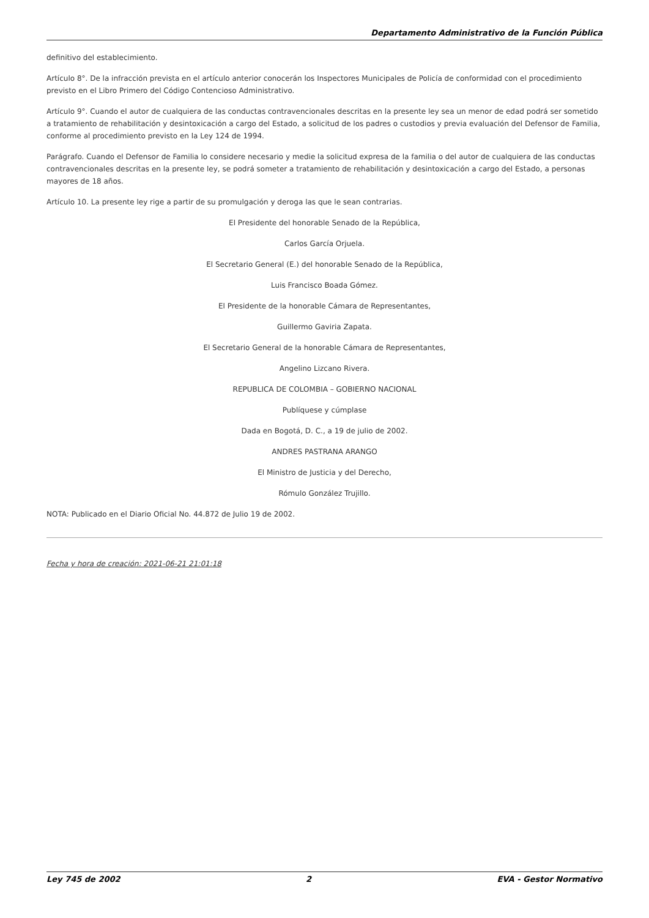Departamento Administrativo de la Función Pública
definitivo del establecimiento.
Artículo 8°. De la infracción prevista en el artículo anterior conocerán los Inspectores Municipales de Policía de conformidad con el procedimiento previsto en el Libro Primero del Código Contencioso Administrativo.
Artículo 9°. Cuando el autor de cualquiera de las conductas contravencionales descritas en la presente ley sea un menor de edad podrá ser sometido a tratamiento de rehabilitación y desintoxicación a cargo del Estado, a solicitud de los padres o custodios y previa evaluación del Defensor de Familia, conforme al procedimiento previsto en la Ley 124 de 1994.
Parágrafo. Cuando el Defensor de Familia lo considere necesario y medie la solicitud expresa de la familia o del autor de cualquiera de las conductas contravencionales descritas en la presente ley, se podrá someter a tratamiento de rehabilitación y desintoxicación a cargo del Estado, a personas mayores de 18 años.
Artículo 10. La presente ley rige a partir de su promulgación y deroga las que le sean contrarias.
El Presidente del honorable Senado de la República,
Carlos García Orjuela.
El Secretario General (E.) del honorable Senado de la República,
Luis Francisco Boada Gómez.
El Presidente de la honorable Cámara de Representantes,
Guillermo Gaviria Zapata.
El Secretario General de la honorable Cámara de Representantes,
Angelino Lizcano Rivera.
REPUBLICA DE COLOMBIA – GOBIERNO NACIONAL
Publíquese y cúmplase
Dada en Bogotá, D. C., a 19 de julio de 2002.
ANDRES PASTRANA ARANGO
El Ministro de Justicia y del Derecho,
Rómulo González Trujillo.
NOTA: Publicado en el Diario Oficial No. 44.872 de Julio 19 de 2002.
Fecha y hora de creación: 2021-06-21 21:01:18
Ley 745 de 2002 2 EVA - Gestor Normativo